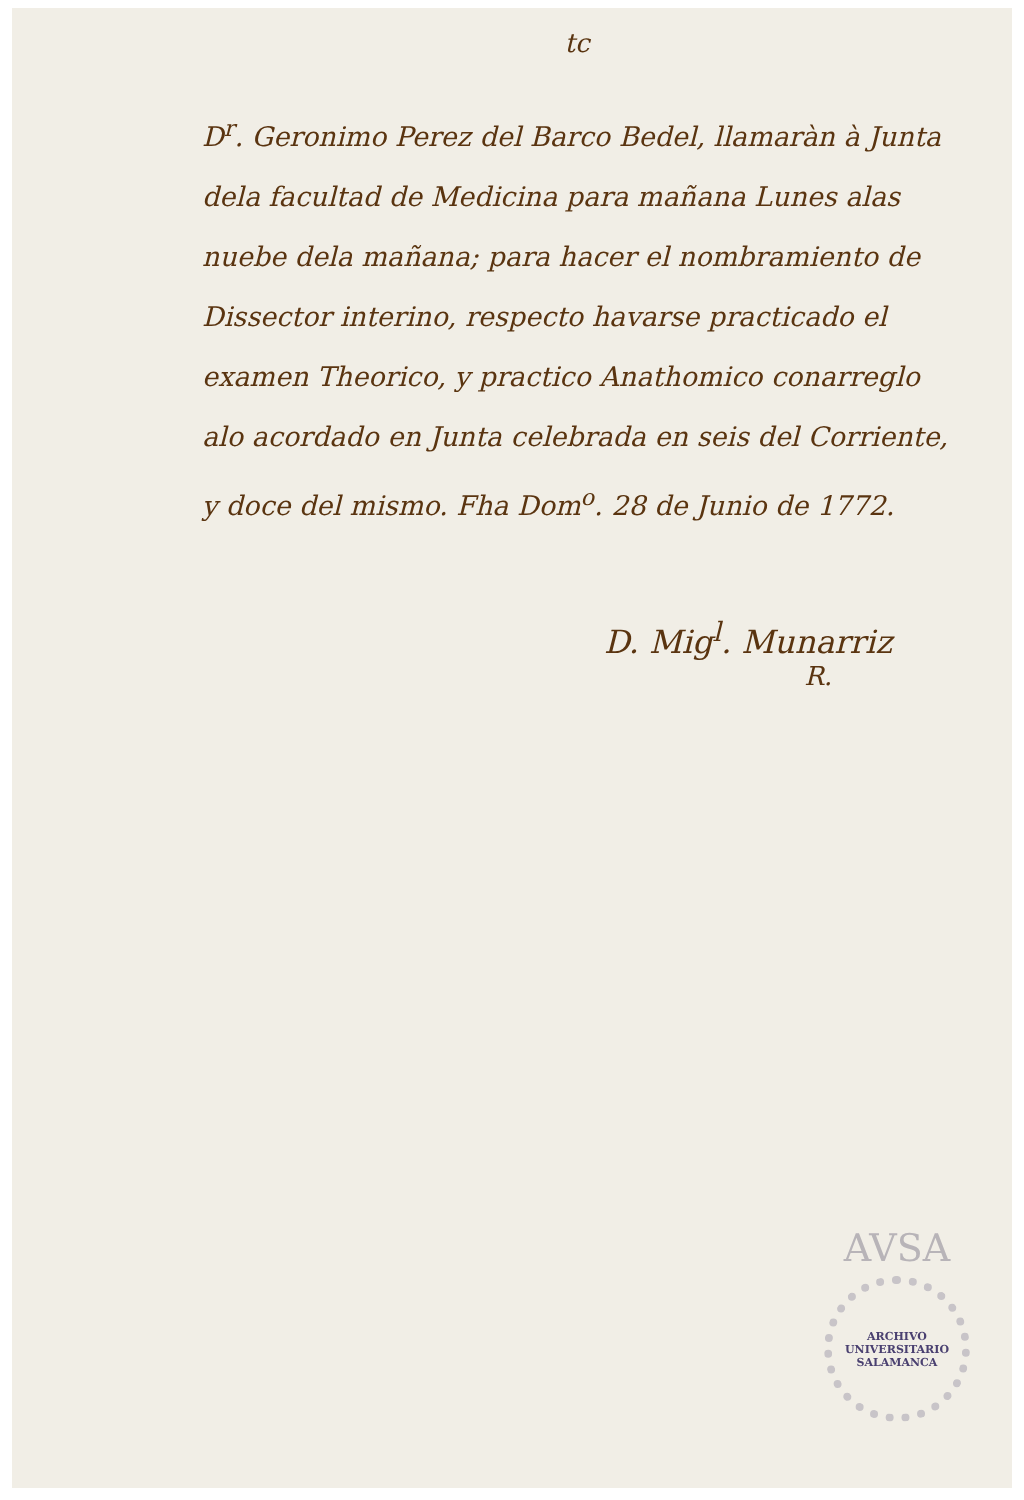tc
D<sup>r</sup>. Geronimo Perez del Barco Bedel, llamaràn à Junta dela facultad de Medicina para mañana Lunes alas nuebe dela mañana; para hacer el nombramiento de Dissector interino, respecto havarse practicado el examen Theorico, y practico Anathomico conarreglo alo acordado en Junta celebrada en seis del Corriente, y doce del mismo. Fha Dom<sup>o</sup>. 28 de Junio de 1772.
D. Mig<sup>l</sup>. Munarriz
R.
AVSA
ARCHIVO UNIVERSITARIO SALAMANCA